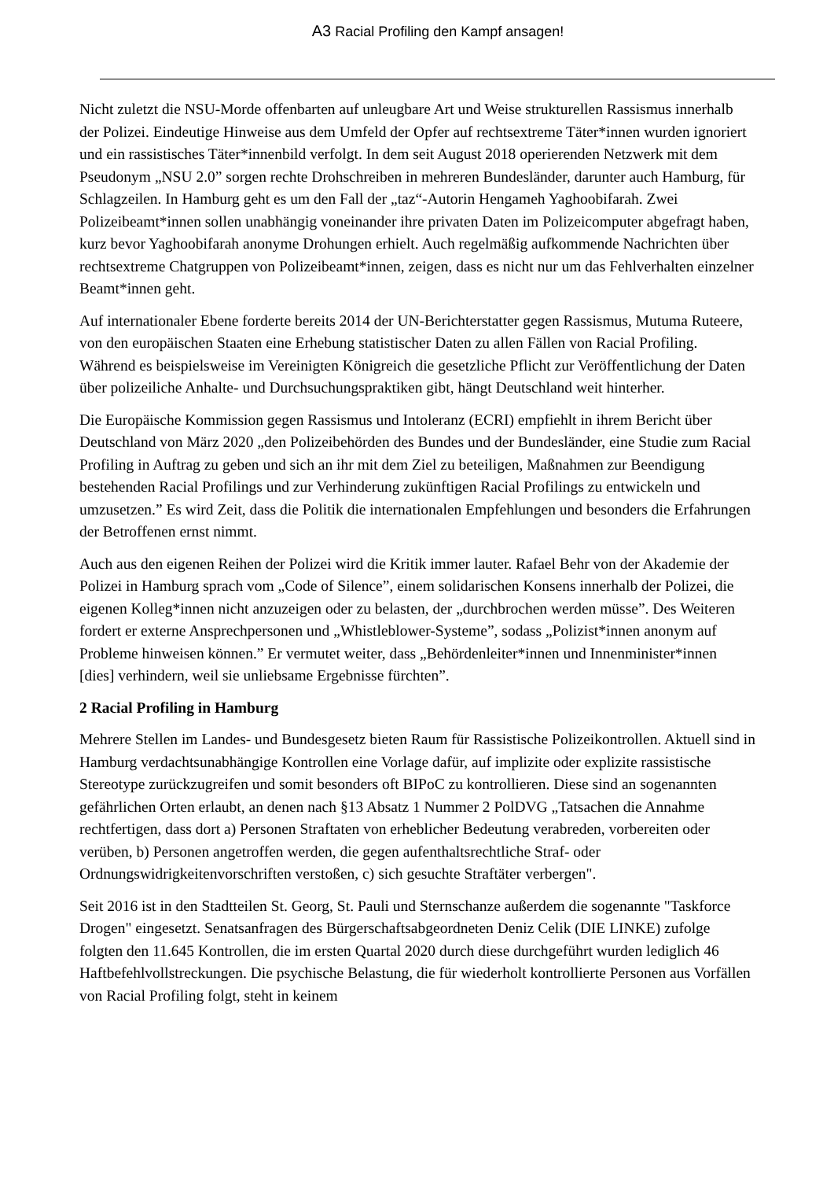A3 Racial Profiling den Kampf ansagen!
Nicht zuletzt die NSU-Morde offenbarten auf unleugbare Art und Weise strukturellen Rassismus innerhalb der Polizei. Eindeutige Hinweise aus dem Umfeld der Opfer auf rechtsextreme Täter*innen wurden ignoriert und ein rassistisches Täter*innenbild verfolgt. In dem seit August 2018 operierenden Netzwerk mit dem Pseudonym „NSU 2.0” sorgen rechte Drohschreiben in mehreren Bundesländer, darunter auch Hamburg, für Schlagzeilen. In Hamburg geht es um den Fall der „taz“-Autorin Hengameh Yaghoobifarah. Zwei Polizeibeamt*innen sollen unabhängig voneinander ihre privaten Daten im Polizeicomputer abgefragt haben, kurz bevor Yaghoobifarah anonyme Drohungen erhielt. Auch regelmäßig aufkommende Nachrichten über rechtsextreme Chatgruppen von Polizeibeamt*innen, zeigen, dass es nicht nur um das Fehlverhalten einzelner Beamt*innen geht.
Auf internationaler Ebene forderte bereits 2014 der UN-Berichterstatter gegen Rassismus, Mutuma Ruteere, von den europäischen Staaten eine Erhebung statistischer Daten zu allen Fällen von Racial Profiling. Während es beispielsweise im Vereinigten Königreich die gesetzliche Pflicht zur Veröffentlichung der Daten über polizeiliche Anhalte- und Durchsuchungspraktiken gibt, hängt Deutschland weit hinterher.
Die Europäische Kommission gegen Rassismus und Intoleranz (ECRI) empfiehlt in ihrem Bericht über Deutschland von März 2020 „den Polizeibehörden des Bundes und der Bundesländer, eine Studie zum Racial Profiling in Auftrag zu geben und sich an ihr mit dem Ziel zu beteiligen, Maßnahmen zur Beendigung bestehenden Racial Profilings und zur Verhinderung zukünftigen Racial Profilings zu entwickeln und umzusetzen.” Es wird Zeit, dass die Politik die internationalen Empfehlungen und besonders die Erfahrungen der Betroffenen ernst nimmt.
Auch aus den eigenen Reihen der Polizei wird die Kritik immer lauter. Rafael Behr von der Akademie der Polizei in Hamburg sprach vom „Code of Silence”, einem solidarischen Konsens innerhalb der Polizei, die eigenen Kolleg*innen nicht anzuzeigen oder zu belasten, der „durchbrochen werden müsse”. Des Weiteren fordert er externe Ansprechpersonen und „Whistleblower-Systeme”, sodass „Polizist*innen anonym auf Probleme hinweisen können.” Er vermutet weiter, dass „Behördenleiter*innen und Innenminister*innen [dies] verhindern, weil sie unliebsame Ergebnisse fürchten”.
2 Racial Profiling in Hamburg
Mehrere Stellen im Landes- und Bundesgesetz bieten Raum für Rassistische Polizeikontrollen. Aktuell sind in Hamburg verdachtsunabhängige Kontrollen eine Vorlage dafür, auf implizite oder explizite rassistische Stereotype zurückzugreifen und somit besonders oft BIPoC zu kontrollieren. Diese sind an sogenannten gefährlichen Orten erlaubt, an denen nach §13 Absatz 1 Nummer 2 PolDVG „Tatsachen die Annahme rechtfertigen, dass dort a) Personen Straftaten von erheblicher Bedeutung verabreden, vorbereiten oder verüben, b) Personen angetroffen werden, die gegen aufenthaltsrechtliche Straf- oder Ordnungswidrigkeitenvorschriften verstoßen, c) sich gesuchte Straftäter verbergen".
Seit 2016 ist in den Stadtteilen St. Georg, St. Pauli und Sternschanze außerdem die sogenannte "Taskforce Drogen" eingesetzt. Senatsanfragen des Bürgerschaftsabgeordneten Deniz Celik (DIE LINKE) zufolge folgten den 11.645 Kontrollen, die im ersten Quartal 2020 durch diese durchgeführt wurden lediglich 46 Haftbefehlvollstreckungen. Die psychische Belastung, die für wiederholt kontrollierte Personen aus Vorfällen von Racial Profiling folgt, steht in keinem